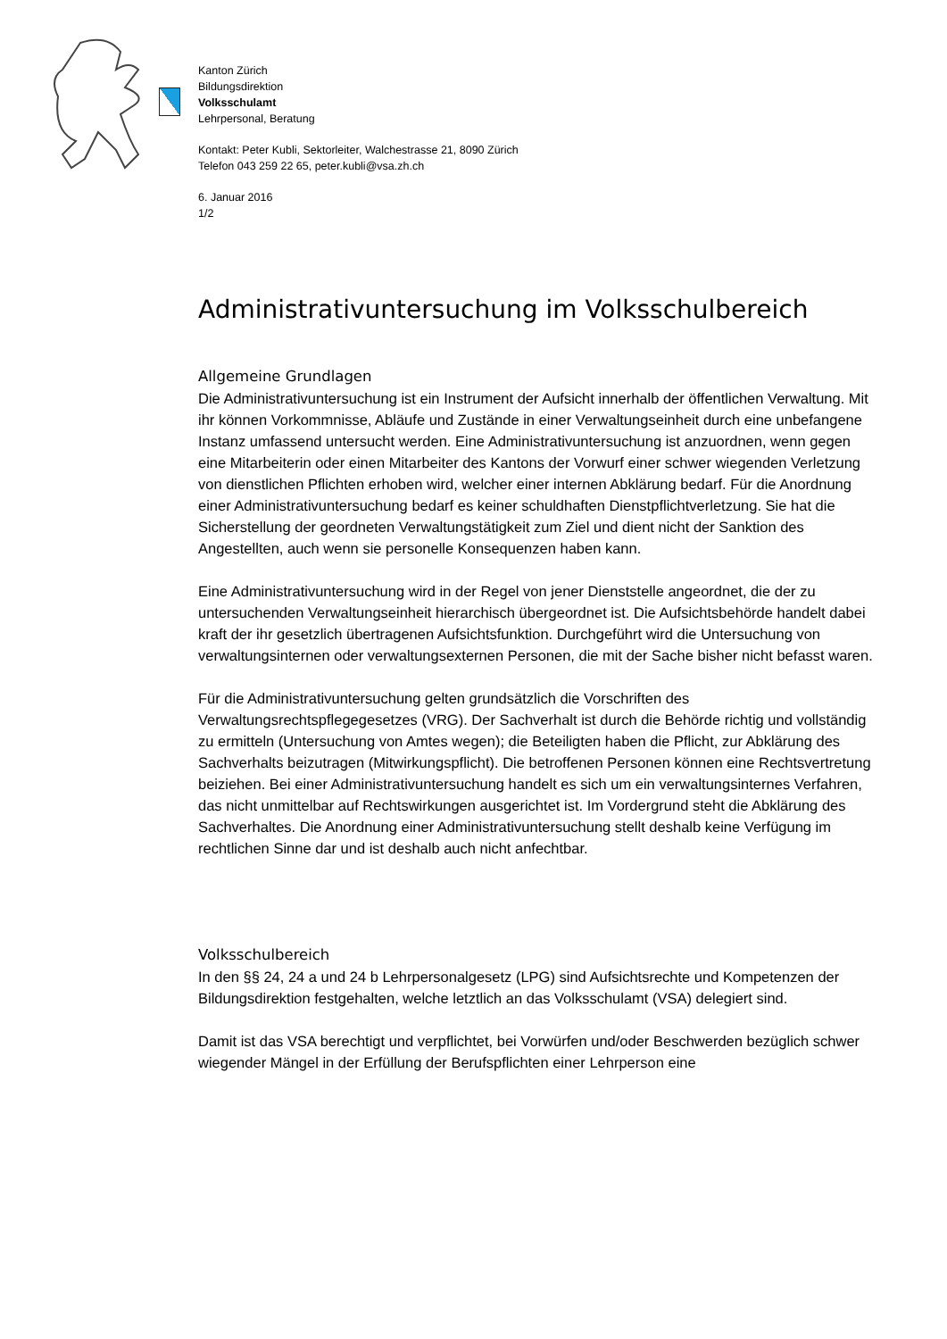Kanton Zürich
Bildungsdirektion
Volksschulamt
Lehrpersonal, Beratung
Kontakt: Peter Kubli, Sektorleiter, Walchestrasse 21, 8090 Zürich
Telefon 043 259 22 65, peter.kubli@vsa.zh.ch
6. Januar 2016
1/2
Administrativuntersuchung im Volksschulbereich
Allgemeine Grundlagen
Die Administrativuntersuchung ist ein Instrument der Aufsicht innerhalb der öffentlichen Verwaltung. Mit ihr können Vorkommnisse, Abläufe und Zustände in einer Verwaltungseinheit durch eine unbefangene Instanz umfassend untersucht werden. Eine Administrativuntersuchung ist anzuordnen, wenn gegen eine Mitarbeiterin oder einen Mitarbeiter des Kantons der Vorwurf einer schwer wiegenden Verletzung von dienstlichen Pflichten erhoben wird, welcher einer internen Abklärung bedarf. Für die Anordnung einer Administrativuntersuchung bedarf es keiner schuldhaften Dienstpflichtverletzung. Sie hat die Sicherstellung der geordneten Verwaltungstätigkeit zum Ziel und dient nicht der Sanktion des Angestellten, auch wenn sie personelle Konsequenzen haben kann.
Eine Administrativuntersuchung wird in der Regel von jener Dienststelle angeordnet, die der zu untersuchenden Verwaltungseinheit hierarchisch übergeordnet ist. Die Aufsichtsbehörde handelt dabei kraft der ihr gesetzlich übertragenen Aufsichtsfunktion. Durchgeführt wird die Untersuchung von verwaltungsinternen oder verwaltungsexternen Personen, die mit der Sache bisher nicht befasst waren.
Für die Administrativuntersuchung gelten grundsätzlich die Vorschriften des Verwaltungsrechtspflegegesetzes (VRG). Der Sachverhalt ist durch die Behörde richtig und vollständig zu ermitteln (Untersuchung von Amtes wegen); die Beteiligten haben die Pflicht, zur Abklärung des Sachverhalts beizutragen (Mitwirkungspflicht). Die betroffenen Personen können eine Rechtsvertretung beiziehen. Bei einer Administrativuntersuchung handelt es sich um ein verwaltungsinternes Verfahren, das nicht unmittelbar auf Rechtswirkungen ausgerichtet ist. Im Vordergrund steht die Abklärung des Sachverhaltes. Die Anordnung einer Administrativuntersuchung stellt deshalb keine Verfügung im rechtlichen Sinne dar und ist deshalb auch nicht anfechtbar.
Volksschulbereich
In den §§ 24, 24 a und 24 b Lehrpersonalgesetz (LPG) sind Aufsichtsrechte und Kompetenzen der Bildungsdirektion festgehalten, welche letztlich an das Volksschulamt (VSA) delegiert sind.
Damit ist das VSA berechtigt und verpflichtet, bei Vorwürfen und/oder Beschwerden bezüglich schwer wiegender Mängel in der Erfüllung der Berufspflichten einer Lehrperson eine